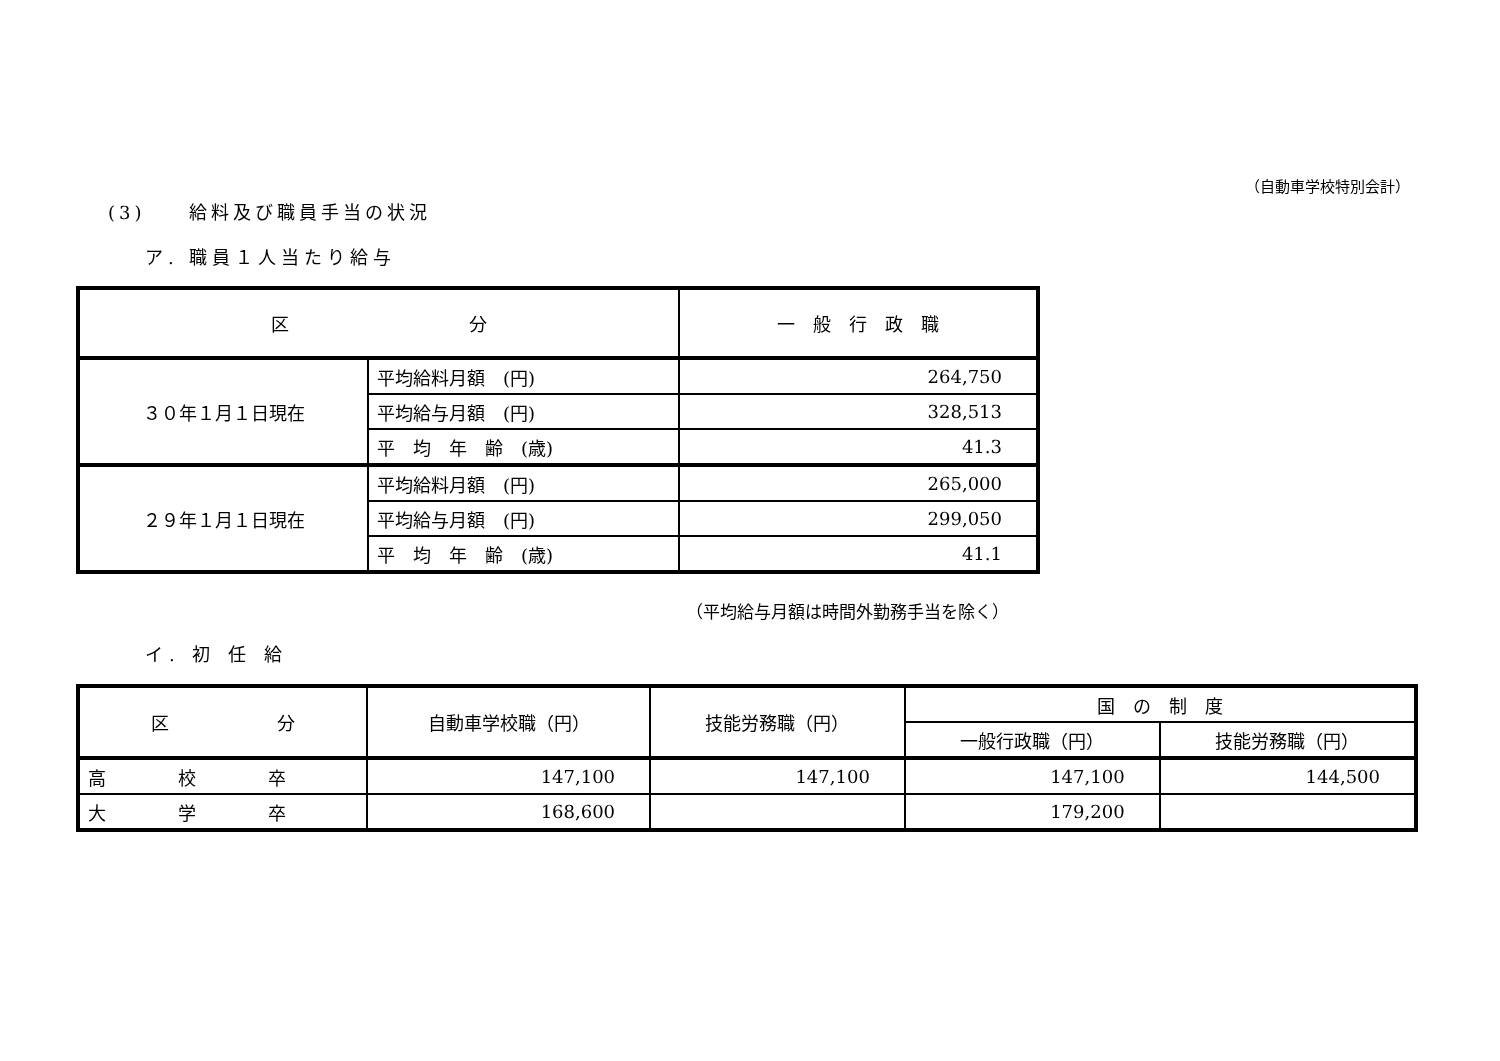（自動車学校特別会計）
(3)　　給料及び職員手当の状況
ア. 職員１人当たり給与
| 区 分 | | 一 般 行 政 職 |
| --- | --- | --- |
| ３０年１月１日現在 | 平均給料月額 (円) | 264,750 |
| | 平均給与月額 (円) | 328,513 |
| | 平 均 年 齢 (歳) | 41.3 |
| ２９年１月１日現在 | 平均給料月額 (円) | 265,000 |
| | 平均給与月額 (円) | 299,050 |
| | 平 均 年 齢 (歳) | 41.1 |
（平均給与月額は時間外勤務手当を除く）
イ. 初 任 給
| 区 分 | 自動車学校職（円） | 技能労務職（円） | 国 の 制 度 | |
| --- | --- | --- | --- | --- |
| | | | 一般行政職（円） | 技能労務職（円） |
| 高 校 卒 | 147,100 | 147,100 | 147,100 | 144,500 |
| 大 学 卒 | 168,600 | | 179,200 | |